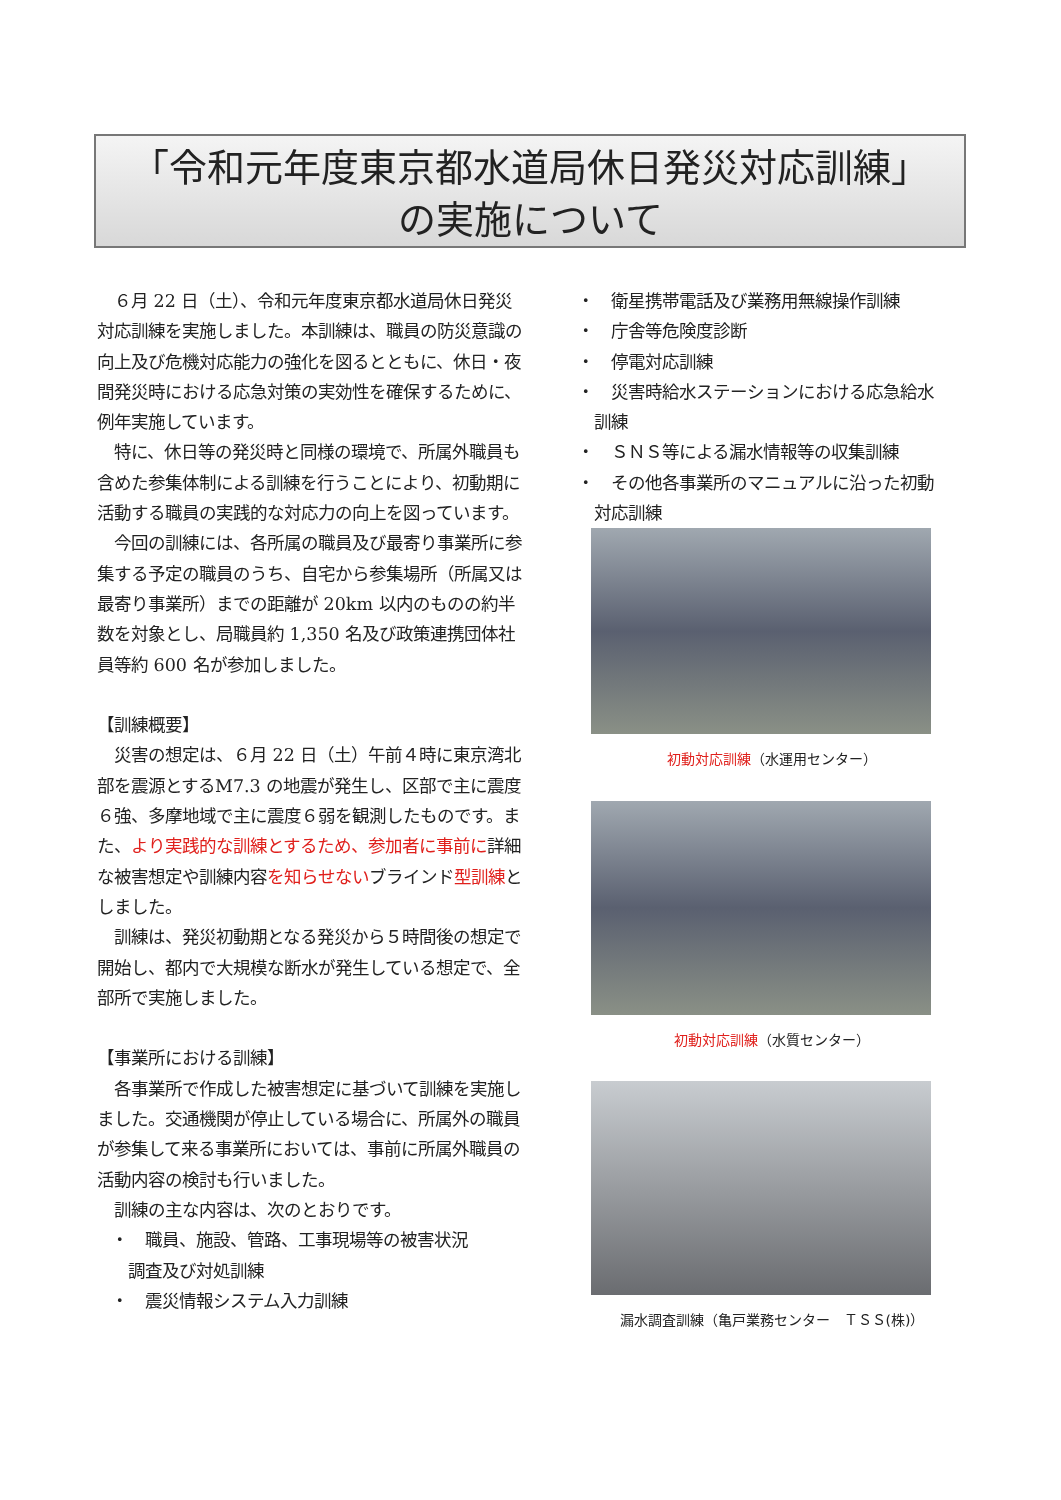「令和元年度東京都水道局休日発災対応訓練」
の実施について
　６月 22 日（土）、令和元年度東京都水道局休日発災対応訓練を実施しました。本訓練は、職員の防災意識の向上及び危機対応能力の強化を図るとともに、休日・夜間発災時における応急対策の実効性を確保するために、例年実施しています。
　特に、休日等の発災時と同様の環境で、所属外職員も含めた参集体制による訓練を行うことにより、初動期に活動する職員の実践的な対応力の向上を図っています。
　今回の訓練には、各所属の職員及び最寄り事業所に参集する予定の職員のうち、自宅から参集場所（所属又は最寄り事業所）までの距離が 20km 以内のものの約半数を対象とし、局職員約 1,350 名及び政策連携団体社員等約 600 名が参加しました。
【訓練概要】
　災害の想定は、６月 22 日（土）午前４時に東京湾北部を震源とするM7.3 の地震が発生し、区部で主に震度６強、多摩地域で主に震度６弱を観測したものです。また、より実践的な訓練とするため、参加者に事前に詳細な被害想定や訓練内容を知らせないブラインド型訓練としました。
　訓練は、発災初動期となる発災から５時間後の想定で開始し、都内で大規模な断水が発生している想定で、全部所で実施しました。
【事業所における訓練】
　各事業所で作成した被害想定に基づいて訓練を実施しました。交通機関が停止している場合に、所属外の職員が参集して来る事業所においては、事前に所属外職員の活動内容の検討も行いました。
　訓練の主な内容は、次のとおりです。
・　職員、施設、管路、工事現場等の被害状況
　調査及び対処訓練
・　震災情報システム入力訓練
・　衛星携帯電話及び業務用無線操作訓練
・　庁舎等危険度診断
・　停電対応訓練
・　災害時給水ステーションにおける応急給水
　訓練
・　ＳＮＳ等による漏水情報等の収集訓練
・　その他各事業所のマニュアルに沿った初動
　対応訓練
初動対応訓練（水運用センター）
初動対応訓練（水質センター）
漏水調査訓練（亀戸業務センター　ＴＳＳ(株)）